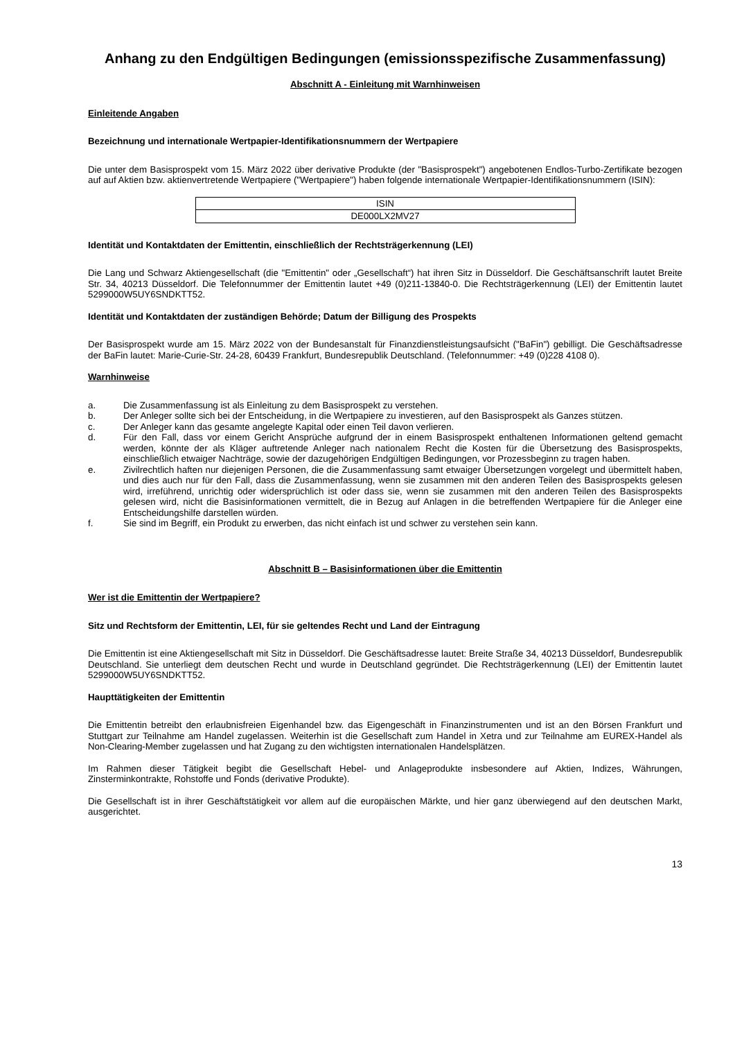Anhang zu den Endgültigen Bedingungen (emissionsspezifische Zusammenfassung)
Abschnitt A - Einleitung mit Warnhinweisen
Einleitende Angaben
Bezeichnung und internationale Wertpapier-Identifikationsnummern der Wertpapiere
Die unter dem Basisprospekt vom 15. März 2022 über derivative Produkte (der "Basisprospekt") angebotenen Endlos-Turbo-Zertifikate bezogen auf auf Aktien bzw. aktienvertretende Wertpapiere ("Wertpapiere") haben folgende internationale Wertpapier-Identifikationsnummern (ISIN):
| ISIN |
| DE000LX2MV27 |
Identität und Kontaktdaten der Emittentin, einschließlich der Rechtsträgerkennung (LEI)
Die Lang und Schwarz Aktiengesellschaft (die "Emittentin" oder „Gesellschaft“) hat ihren Sitz in Düsseldorf. Die Geschäftsanschrift lautet Breite Str. 34, 40213 Düsseldorf. Die Telefonnummer der Emittentin lautet +49 (0)211-13840-0. Die Rechtsträgerkennung (LEI) der Emittentin lautet 5299000W5UY6SNDKTT52.
Identität und Kontaktdaten der zuständigen Behörde; Datum der Billigung des Prospekts
Der Basisprospekt wurde am 15. März 2022 von der Bundesanstalt für Finanzdienstleistungsaufsicht ("BaFin") gebilligt. Die Geschäftsadresse der BaFin lautet: Marie-Curie-Str. 24-28, 60439 Frankfurt, Bundesrepublik Deutschland. (Telefonnummer: +49 (0)228 4108 0).
Warnhinweise
a. Die Zusammenfassung ist als Einleitung zu dem Basisprospekt zu verstehen.
b. Der Anleger sollte sich bei der Entscheidung, in die Wertpapiere zu investieren, auf den Basisprospekt als Ganzes stützen.
c. Der Anleger kann das gesamte angelegte Kapital oder einen Teil davon verlieren.
d. Für den Fall, dass vor einem Gericht Ansprüche aufgrund der in einem Basisprospekt enthaltenen Informationen geltend gemacht werden, könnte der als Kläger auftretende Anleger nach nationalem Recht die Kosten für die Übersetzung des Basisprospekts, einschließlich etwaiger Nachträge, sowie der dazugehörigen Endgültigen Bedingungen, vor Prozessbeginn zu tragen haben.
e. Zivilrechtlich haften nur diejenigen Personen, die die Zusammenfassung samt etwaiger Übersetzungen vorgelegt und übermittelt haben, und dies auch nur für den Fall, dass die Zusammenfassung, wenn sie zusammen mit den anderen Teilen des Basisprospekts gelesen wird, irreführend, unrichtig oder widersprüchlich ist oder dass sie, wenn sie zusammen mit den anderen Teilen des Basisprospekts gelesen wird, nicht die Basisinformationen vermittelt, die in Bezug auf Anlagen in die betreffenden Wertpapiere für die Anleger eine Entscheidungshilfe darstellen würden.
f. Sie sind im Begriff, ein Produkt zu erwerben, das nicht einfach ist und schwer zu verstehen sein kann.
Abschnitt B – Basisinformationen über die Emittentin
Wer ist die Emittentin der Wertpapiere?
Sitz und Rechtsform der Emittentin, LEI, für sie geltendes Recht und Land der Eintragung
Die Emittentin ist eine Aktiengesellschaft mit Sitz in Düsseldorf. Die Geschäftsadresse lautet: Breite Straße 34, 40213 Düsseldorf, Bundesrepublik Deutschland. Sie unterliegt dem deutschen Recht und wurde in Deutschland gegründet. Die Rechtsträgerkennung (LEI) der Emittentin lautet 5299000W5UY6SNDKTT52.
Haupttätigkeiten der Emittentin
Die Emittentin betreibt den erlaubnisfreien Eigenhandel bzw. das Eigengeschäft in Finanzinstrumenten und ist an den Börsen Frankfurt und Stuttgart zur Teilnahme am Handel zugelassen. Weiterhin ist die Gesellschaft zum Handel in Xetra und zur Teilnahme am EUREX-Handel als Non-Clearing-Member zugelassen und hat Zugang zu den wichtigsten internationalen Handelsplätzen.
Im Rahmen dieser Tätigkeit begibt die Gesellschaft Hebel- und Anlageprodukte insbesondere auf Aktien, Indizes, Währungen, Zinsterminkontrakte, Rohstoffe und Fonds (derivative Produkte).
Die Gesellschaft ist in ihrer Geschäftstätigkeit vor allem auf die europäischen Märkte, und hier ganz überwiegend auf den deutschen Markt, ausgerichtet.
13